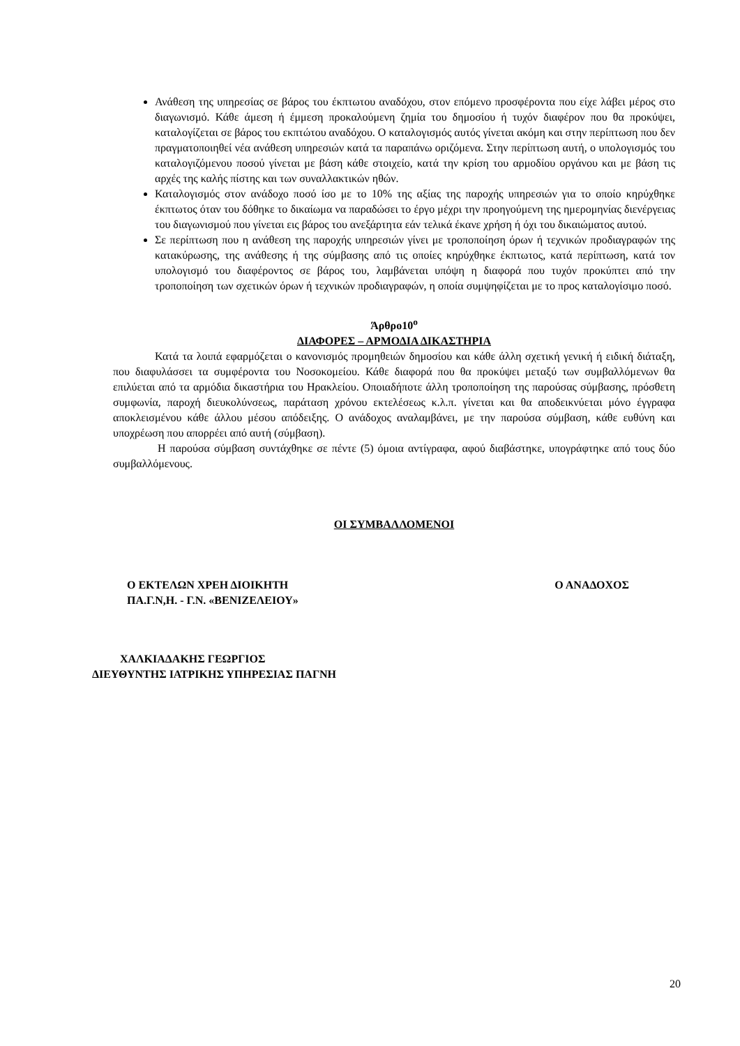Ανάθεση της υπηρεσίας σε βάρος του έκπτωτου αναδόχου, στον επόμενο προσφέροντα που είχε λάβει μέρος στο διαγωνισμό. Κάθε άμεση ή έμμεση προκαλούμενη ζημία του δημοσίου ή τυχόν διαφέρον που θα προκύψει, καταλογίζεται σε βάρος του εκπτώτου αναδόχου. Ο καταλογισμός αυτός γίνεται ακόμη και στην περίπτωση που δεν πραγματοποιηθεί νέα ανάθεση υπηρεσιών κατά τα παραπάνω οριζόμενα. Στην περίπτωση αυτή, ο υπολογισμός του καταλογιζόμενου ποσού γίνεται με βάση κάθε στοιχείο, κατά την κρίση του αρμοδίου οργάνου και με βάση τις αρχές της καλής πίστης και των συναλλακτικών ηθών.
Καταλογισμός στον ανάδοχο ποσό ίσο με το 10% της αξίας της παροχής υπηρεσιών για το οποίο κηρύχθηκε έκπτωτος όταν του δόθηκε το δικαίωμα να παραδώσει το έργο μέχρι την προηγούμενη της ημερομηνίας διενέργειας του διαγωνισμού που γίνεται εις βάρος του ανεξάρτητα εάν τελικά έκανε χρήση ή όχι του δικαιώματος αυτού.
Σε περίπτωση που η ανάθεση της παροχής υπηρεσιών γίνει με τροποποίηση όρων ή τεχνικών προδιαγραφών της κατακύρωσης, της ανάθεσης ή της σύμβασης από τις οποίες κηρύχθηκε έκπτωτος, κατά περίπτωση, κατά τον υπολογισμό του διαφέροντος σε βάρος του, λαμβάνεται υπόψη η διαφορά που τυχόν προκύπτει από την τροποποίηση των σχετικών όρων ή τεχνικών προδιαγραφών, η οποία συμψηφίζεται με το προς καταλογίσιμο ποσό.
Άρθρο10<sup>ο</sup>
ΔΙΑΦΟΡΕΣ – ΑΡΜΟΔΙΑ ΔΙΚΑΣΤΗΡΙΑ
Κατά τα λοιπά εφαρμόζεται ο κανονισμός προμηθειών δημοσίου και κάθε άλλη σχετική γενική ή ειδική διάταξη, που διαφυλάσσει τα συμφέροντα του Νοσοκομείου. Κάθε διαφορά που θα προκύψει μεταξύ των συμβαλλόμενων θα επιλύεται από τα αρμόδια δικαστήρια του Ηρακλείου. Οποιαδήποτε άλλη τροποποίηση της παρούσας σύμβασης, πρόσθετη συμφωνία, παροχή διευκολύνσεως, παράταση χρόνου εκτελέσεως κ.λ.π. γίνεται και θα αποδεικνύεται μόνο έγγραφα αποκλεισμένου κάθε άλλου μέσου απόδειξης. Ο ανάδοχος αναλαμβάνει, με την παρούσα σύμβαση, κάθε ευθύνη και υποχρέωση που απορρέει από αυτή (σύμβαση).
Η παρούσα σύμβαση συντάχθηκε σε πέντε (5) όμοια αντίγραφα, αφού διαβάστηκε, υπογράφτηκε από τους δύο συμβαλλόμενους.
ΟΙ ΣΥΜΒΑΛΛΟΜΕΝΟΙ
Ο ΕΚΤΕΛΩΝ ΧΡΕΗ ΔΙΟΙΚΗΤΗ
ΠΑ.Γ.Ν,Η. - Γ.Ν. «ΒΕΝΙΖΕΛΕΙΟΥ»
Ο ΑΝΑΔΟΧΟΣ
ΧΑΛΚΙΑΔΑΚΗΣ ΓΕΩΡΓΙΟΣ
ΔΙΕΥΘΥΝΤΗΣ ΙΑΤΡΙΚΗΣ ΥΠΗΡΕΣΙΑΣ ΠΑΓΝΗ
20